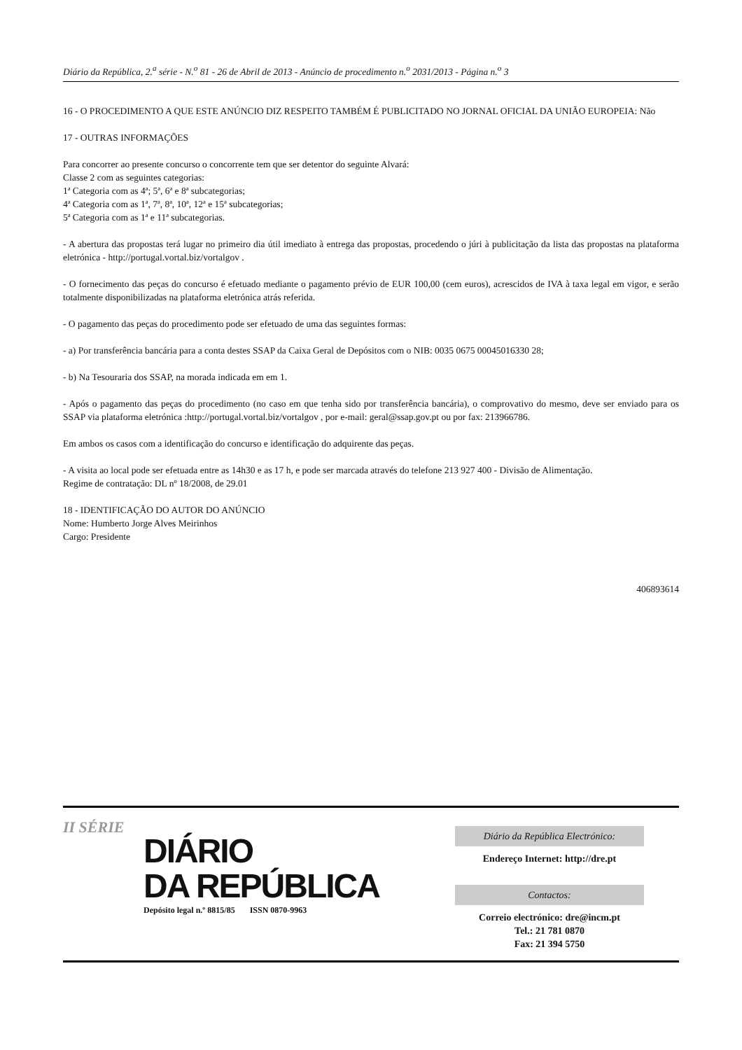Diário da República, 2.<sup>a</sup> série - N.<sup>o</sup> 81 - 26 de Abril de 2013 - Anúncio de procedimento n.<sup>o</sup> 2031/2013 - Página n.<sup>o</sup> 3
16 - O PROCEDIMENTO A QUE ESTE ANÚNCIO DIZ RESPEITO TAMBÉM É PUBLICITADO NO JORNAL OFICIAL DA UNIÃO EUROPEIA: Não
17 - OUTRAS INFORMAÇÕES
Para concorrer ao presente concurso o concorrente tem que ser detentor do seguinte Alvará:
Classe 2 com as seguintes categorias:
1ª Categoria com as 4ª; 5ª, 6ª e 8ª subcategorias;
4ª Categoria com as 1ª, 7ª, 8ª, 10ª, 12ª e 15ª subcategorias;
5ª Categoria com as 1ª e 11ª subcategorias.
- A abertura das propostas terá lugar no primeiro dia útil imediato à entrega das propostas, procedendo o júri à publicitação da lista das propostas na plataforma eletrónica - http://portugal.vortal.biz/vortalgov .
- O fornecimento das peças do concurso é efetuado mediante o pagamento prévio de EUR 100,00 (cem euros), acrescidos de IVA à taxa legal em vigor, e serão totalmente disponibilizadas na plataforma eletrónica atrás referida.
- O pagamento das peças do procedimento pode ser efetuado de uma das seguintes formas:
- a) Por transferência bancária para a conta destes SSAP da Caixa Geral de Depósitos com o NIB: 0035 0675 00045016330 28;
- b) Na Tesouraria dos SSAP, na morada indicada em em 1.
- Após o pagamento das peças do procedimento (no caso em que tenha sido por transferência bancária), o comprovativo do mesmo, deve ser enviado para os SSAP via plataforma eletrónica :http://portugal.vortal.biz/vortalgov , por e-mail: geral@ssap.gov.pt ou por fax: 213966786.
Em ambos os casos com a identificação do concurso e identificação do adquirente das peças.
- A visita ao local pode ser efetuada entre as 14h30 e as 17 h, e pode ser marcada através do telefone 213 927 400 - Divisão de Alimentação.
Regime de contratação: DL nº 18/2008, de 29.01
18 - IDENTIFICAÇÃO DO AUTOR DO ANÚNCIO
Nome: Humberto Jorge Alves Meirinhos
Cargo: Presidente
406893614
II SÉRIE
DIÁRIO
DA REPÚBLICA
Depósito legal n.º 8815/85 ISSN 0870-9963
Diário da República Electrónico:
Endereço Internet: http://dre.pt
Contactos:
Correio electrónico: dre@incm.pt
Tel.: 21 781 0870
Fax: 21 394 5750